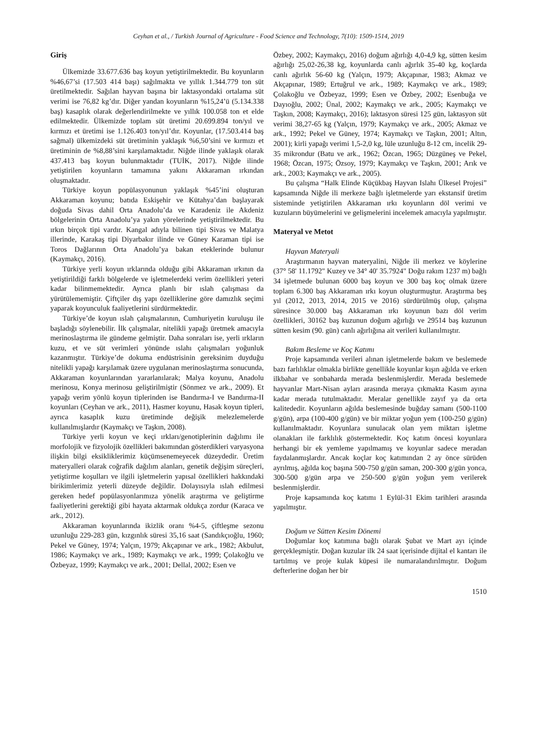Ceyhan et al., / Turkish Journal of Agriculture - Food Science and Technology, 7(10): 1509-1514, 2019
Giriş
Ülkemizde 33.677.636 baş koyun yetiştirilmektedir. Bu koyunların %46,67’si (17.503 414 başı) sağılmakta ve yıllık 1.344.779 ton süt üretilmektedir. Sağılan hayvan başına bir laktasyondaki ortalama süt verimi ise 76,82 kg’dır. Diğer yandan koyunların %15,24’ü (5.134.338 baş) kasaplık olarak değerlendirilmekte ve yıllık 100.058 ton et elde edilmektedir. Ülkemizde toplam süt üretimi 20.699.894 ton/yıl ve kırmızı et üretimi ise 1.126.403 ton/yıl’dır. Koyunlar, (17.503.414 baş sağmal) ülkemizdeki süt üretiminin yaklaşık %6,50’sini ve kırmızı et üretiminin de %8,88’sini karşılamaktadır. Niğde ilinde yaklaşık olarak 437.413 baş koyun bulunmaktadır (TUİK, 2017). Niğde ilinde yetiştirilen koyunların tamamına yakını Akkaraman ırkından oluşmaktadır.
Türkiye koyun popülasyonunun yaklaşık %45’ini oluşturan Akkaraman koyunu; batıda Eskişehir ve Kütahya’dan başlayarak doğuda Sivas dahil Orta Anadolu’da ve Karadeniz ile Akdeniz bölgelerinin Orta Anadolu’ya yakın yörelerinde yetiştirilmektedir. Bu ırkın birçok tipi vardır. Kangal adıyla bilinen tipi Sivas ve Malatya illerinde, Karakaş tipi Diyarbakır ilinde ve Güney Karaman tipi ise Toros Dağlarının Orta Anadolu’ya bakan eteklerinde bulunur (Kaymakçı, 2016).
Türkiye yerli koyun ırklarında olduğu gibi Akkaraman ırkının da yetiştirildiği farklı bölgelerde ve işletmelerdeki verim özellikleri yeteri kadar bilinmemektedir. Ayrıca planlı bir ıslah çalışması da yürütülememiştir. Çiftçiler dış yapı özelliklerine göre damızlık seçimi yaparak koyunculuk faaliyetlerini sürdürmektedir.
Türkiye’de koyun ıslah çalışmalarının, Cumhuriyetin kuruluşu ile başladığı söylenebilir. İlk çalışmalar, nitelikli yapağı üretmek amacıyla merinoslaştırma ile gündeme gelmiştir. Daha sonraları ise, yerli ırkların kuzu, et ve süt verimleri yönünde ıslahı çalışmaları yoğunluk kazanmıştır. Türkiye’de dokuma endüstrisinin gereksinim duyduğu nitelikli yapağı karşılamak üzere uygulanan merinoslaştırma sonucunda, Akkaraman koyunlarından yararlanılarak; Malya koyunu, Anadolu merinosu, Konya merinosu geliştirilmiştir (Sönmez ve ark., 2009). Et yapağı verim yönlü koyun tiplerinden ise Bandırma-I ve Bandırma-II koyunları (Ceyhan ve ark., 2011), Hasmer koyunu, Hasak koyun tipleri, ayrıca kasaplık kuzu üretiminde değişik melezlemelerde kullanılmışlardır (Kaymakçı ve Taşkın, 2008).
Türkiye yerli koyun ve keçi ırkları/genotiplerinin dağılımı ile morfolojik ve fizyolojik özellikleri bakımından gösterdikleri varyasyona ilişkin bilgi eksikliklerimiz küçümsenemeyecek düzeydedir. Üretim materyalleri olarak coğrafik dağılım alanları, genetik değişim süreçleri, yetiştirme koşulları ve ilgili işletmelerin yapısal özellikleri hakkındaki birikimlerimiz yeterli düzeyde değildir. Dolayısıyla ıslah edilmesi gereken hedef popülasyonlarımıza yönelik araştırma ve geliştirme faaliyetlerini gerektiği gibi hayata aktarmak oldukça zordur (Karaca ve ark., 2012).
Akkaraman koyunlarında ikizlik oranı %4-5, çiftleşme sezonu uzunluğu 229-283 gün, kızgınlık süresi 35,16 saat (Sandıkçıoğlu, 1960; Pekel ve Güney, 1974; Yalçın, 1979; Akçapınar ve ark., 1982; Akbulut, 1986; Kaymakçı ve ark., 1989; Kaymakçı ve ark., 1999; Çolakoğlu ve Özbeyaz, 1999; Kaymakçı ve ark., 2001; Dellal, 2002; Esen ve
Özbey, 2002; Kaymakçı, 2016) doğum ağırlığı 4,0-4,9 kg, sütten kesim ağırlığı 25,02-26,38 kg, koyunlarda canlı ağırlık 35-40 kg, koçlarda canlı ağırlık 56-60 kg (Yalçın, 1979; Akçapınar, 1983; Akmaz ve Akçapınar, 1989; Ertuğrul ve ark., 1989; Kaymakçı ve ark., 1989; Çolakoğlu ve Özbeyaz, 1999; Esen ve Özbey, 2002; Esenbuğa ve Dayıoğlu, 2002; Ünal, 2002; Kaymakçı ve ark., 2005; Kaymakçı ve Taşkın, 2008; Kaymakçı, 2016); laktasyon süresi 125 gün, laktasyon süt verimi 38,27-65 kg (Yalçın, 1979; Kaymakçı ve ark., 2005; Akmaz ve ark., 1992; Pekel ve Güney, 1974; Kaymakçı ve Taşkın, 2001; Altın, 2001); kirli yapağı verimi 1,5-2,0 kg, lüle uzunluğu 8-12 cm, incelik 29-35 mikrondur (Batu ve ark., 1962; Özcan, 1965; Düzgüneş ve Pekel, 1968; Özcan, 1975; Özsoy, 1979; Kaymakçı ve Taşkın, 2001; Arık ve ark., 2003; Kaymakçı ve ark., 2005).
Bu çalışma “Halk Elinde Küçükbaş Hayvan Islahı Ülkesel Projesi” kapsamında Niğde ili merkeze bağlı işletmelerde yarı ekstansif üretim sisteminde yetiştirilen Akkaraman ırkı koyunların döl verimi ve kuzuların büyümelerini ve gelişmelerini incelemek amacıyla yapılmıştır.
Materyal ve Metot
Hayvan Materyali
Araştırmanın hayvan materyalini, Niğde ili merkez ve köylerine (37° 58' 11.1792" Kuzey ve 34° 40' 35.7924" Doğu rakım 1237 m) bağlı 34 işletmede bulunan 6000 baş koyun ve 300 baş koç olmak üzere toplam 6.300 baş Akkaraman ırkı koyun oluşturmuştur. Araştırma beş yıl (2012, 2013, 2014, 2015 ve 2016) sürdürülmüş olup, çalışma süresince 30.000 baş Akkaraman ırkı koyunun bazı döl verim özellikleri, 30162 baş kuzunun doğum ağırlığı ve 29514 baş kuzunun sütten kesim (90. gün) canlı ağırlığına ait verileri kullanılmıştır.
Bakım Besleme ve Koç Katımı
Proje kapsamında verileri alınan işletmelerde bakım ve beslemede bazı farlılıklar olmakla birlikte genellikle koyunlar kışın ağılda ve erken ilkbahar ve sonbaharda merada beslenmişlerdir. Merada beslemede hayvanlar Mart-Nisan ayları arasında meraya çıkmakta Kasım ayına kadar merada tutulmaktadır. Meralar genellikle zayıf ya da orta kalitededir. Koyunların ağılda beslemesinde buğday samanı (500-1100 g/gün), arpa (100-400 g/gün) ve bir miktar yoğun yem (100-250 g/gün) kullanılmaktadır. Koyunlara sunulacak olan yem miktarı işletme olanakları ile farklılık göstermektedir. Koç katım öncesi koyunlara herhangi bir ek yemleme yapılmamış ve koyunlar sadece meradan faydalanmışlardır. Ancak koçlar koç katımından 2 ay önce sürüden ayrılmış, ağılda koç başına 500-750 g/gün saman, 200-300 g/gün yonca, 300-500 g/gün arpa ve 250-500 g/gün yoğun yem verilerek beslenmişlerdir.
Proje kapsamında koç katımı 1 Eylül-31 Ekim tarihleri arasında yapılmıştır.
Doğum ve Sütten Kesim Dönemi
Doğumlar koç katımına bağlı olarak Şubat ve Mart ayı içinde gerçekleşmiştir. Doğan kuzular ilk 24 saat içerisinde dijital el kantarı ile tartılmış ve proje kulak küpesi ile numaralandırılmıştır. Doğum defterlerine doğan her bir
1510